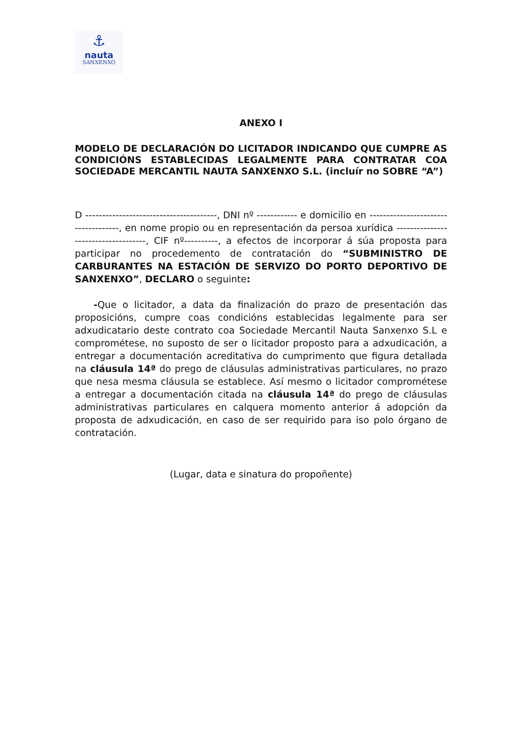⚓
nauta
SANXENXO
ANEXO I
MODELO DE DECLARACIÓN DO LICITADOR INDICANDO QUE CUMPRE AS CONDICIÓNS ESTABLECIDAS LEGALMENTE PARA CONTRATAR COA SOCIEDADE MERCANTIL NAUTA SANXENXO S.L. (incluír no SOBRE “A”)
D ---------------------------------------, DNI nº ------------ e domicilio en ------------------------------------, en nome propio ou en representación da persoa xurídica ------------------------------------, CIF nº----------, a efectos de incorporar á súa proposta para participar no procedemento de contratación do “SUBMINISTRO DE CARBURANTES NA ESTACIÓN DE SERVIZO DO PORTO DEPORTIVO DE SANXENXO”, DECLARO o seguinte:
-Que o licitador, a data da finalización do prazo de presentación das proposicións, cumpre coas condicións establecidas legalmente para ser adxudicatario deste contrato coa Sociedade Mercantil Nauta Sanxenxo S.L e comprométese, no suposto de ser o licitador proposto para a adxudicación, a entregar a documentación acreditativa do cumprimento que figura detallada na cláusula 14ª do prego de cláusulas administrativas particulares, no prazo que nesa mesma cláusula se establece. Así mesmo o licitador comprométese a entregar a documentación citada na cláusula 14ª do prego de cláusulas administrativas particulares en calquera momento anterior á adopción da proposta de adxudicación, en caso de ser requirido para iso polo órgano de contratación.
(Lugar, data e sinatura do propoñente)